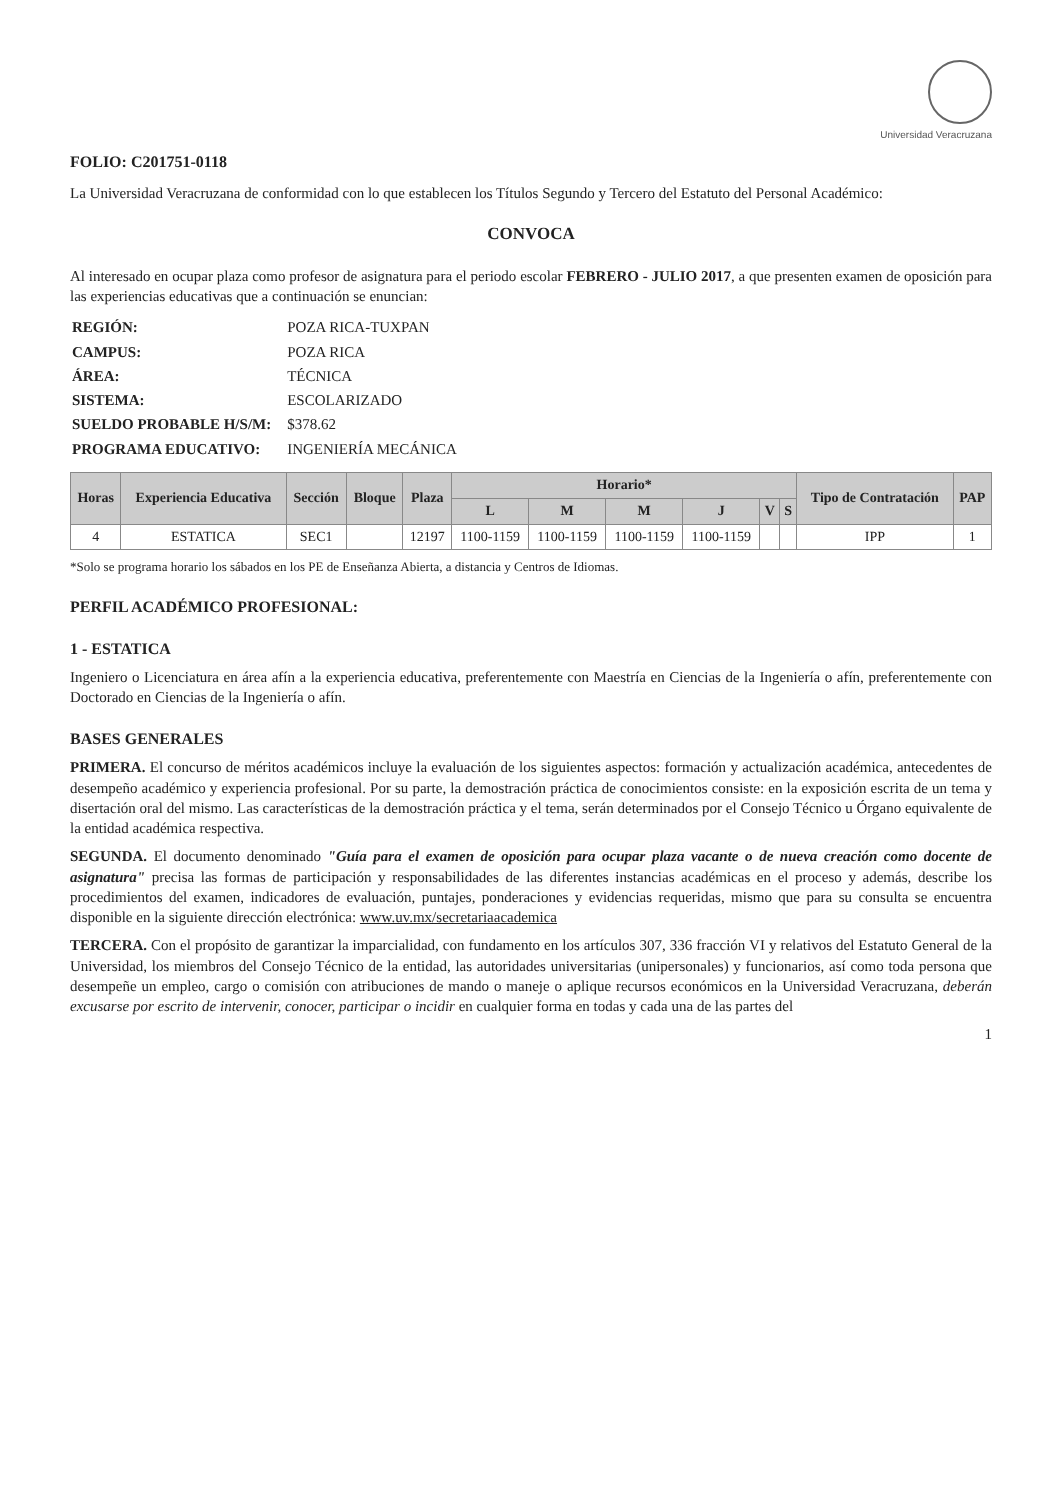Universidad Veracruzana
FOLIO: C201751-0118
La Universidad Veracruzana de conformidad con lo que establecen los Títulos Segundo y Tercero del Estatuto del Personal Académico:
CONVOCA
Al interesado en ocupar plaza como profesor de asignatura para el periodo escolar FEBRERO - JULIO 2017, a que presenten examen de oposición para las experiencias educativas que a continuación se enuncian:
| REGIÓN: | POZA RICA-TUXPAN |
| CAMPUS: | POZA RICA |
| ÁREA: | TÉCNICA |
| SISTEMA: | ESCOLARIZADO |
| SUELDO PROBABLE H/S/M: | $378.62 |
| PROGRAMA EDUCATIVO: | INGENIERÍA MECÁNICA |
| Horas | Experiencia Educativa | Sección | Bloque | Plaza | Horario* | | | | | | Tipo de Contratación | PAP |
| --- | --- | --- | --- | --- | --- | --- | --- | --- | --- | --- | --- | --- |
| | | | | | L | M | M | J | V | S | | |
| 4 | ESTATICA | SEC1 | | 12197 | 1100-1159 | 1100-1159 | 1100-1159 | 1100-1159 | | | IPP | 1 |
*Solo se programa horario los sábados en los PE de Enseñanza Abierta, a distancia y Centros de Idiomas.
PERFIL ACADÉMICO PROFESIONAL:
1 - ESTATICA
Ingeniero o Licenciatura en área afín a la experiencia educativa, preferentemente con Maestría en Ciencias de la Ingeniería o afín, preferentemente con Doctorado en Ciencias de la Ingeniería o afín.
BASES GENERALES
PRIMERA. El concurso de méritos académicos incluye la evaluación de los siguientes aspectos: formación y actualización académica, antecedentes de desempeño académico y experiencia profesional. Por su parte, la demostración práctica de conocimientos consiste: en la exposición escrita de un tema y disertación oral del mismo. Las características de la demostración práctica y el tema, serán determinados por el Consejo Técnico u Órgano equivalente de la entidad académica respectiva.
SEGUNDA. El documento denominado "Guía para el examen de oposición para ocupar plaza vacante o de nueva creación como docente de asignatura" precisa las formas de participación y responsabilidades de las diferentes instancias académicas en el proceso y además, describe los procedimientos del examen, indicadores de evaluación, puntajes, ponderaciones y evidencias requeridas, mismo que para su consulta se encuentra disponible en la siguiente dirección electrónica: www.uv.mx/secretariaacademica
TERCERA. Con el propósito de garantizar la imparcialidad, con fundamento en los artículos 307, 336 fracción VI y relativos del Estatuto General de la Universidad, los miembros del Consejo Técnico de la entidad, las autoridades universitarias (unipersonales) y funcionarios, así como toda persona que desempeñe un empleo, cargo o comisión con atribuciones de mando o maneje o aplique recursos económicos en la Universidad Veracruzana, deberán excusarse por escrito de intervenir, conocer, participar o incidir en cualquier forma en todas y cada una de las partes del
1